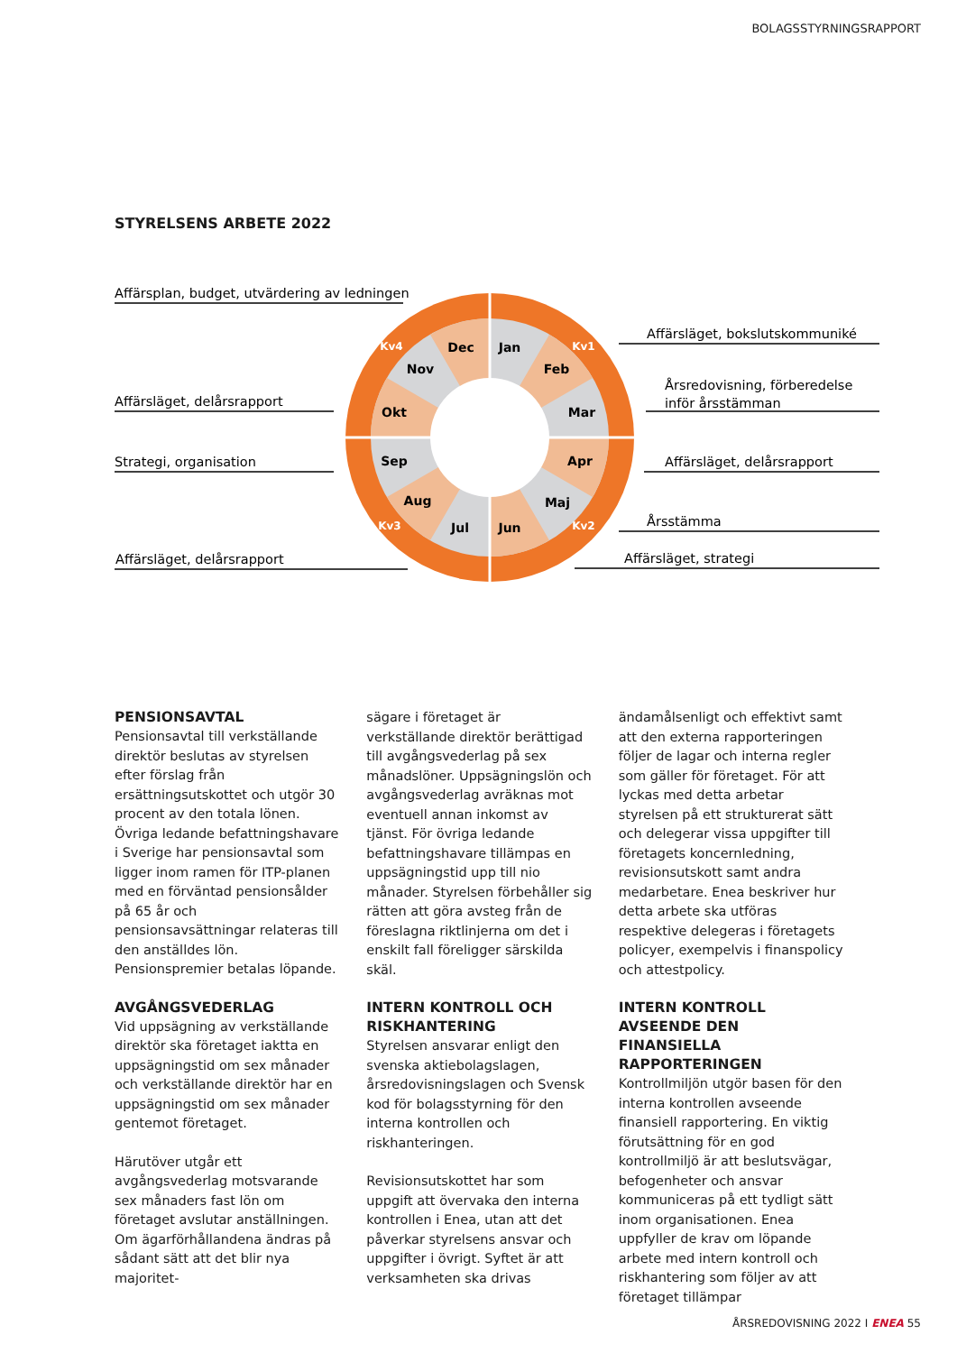BOLAGSSTYRNINGSRAPPORT
STYRELSENS ARBETE 2022
Jan
Feb
Mar
Apr
Maj
Jun
Jul
Aug
Sep
Okt
Nov
Dec
Kv1
Kv2
Kv3
Kv4
Affärsplan, budget, utvärdering av ledningen
Affärsläget, delårsrapport
Strategi, organisation
Affärsläget, delårsrapport
Affärsläget, bokslutskommuniké
Årsredovisning, förberedelse
inför årsstämman
Affärsläget, delårsrapport
Årsstämma
Affärsläget, strategi
PENSIONSAVTAL
Pensionsavtal till verkställande direktör beslutas av styrelsen efter förslag från ersättningsutskottet och utgör 30 procent av den totala lönen. Övriga ledande befattningshavare i Sverige har pensionsavtal som ligger inom ramen för ITP-planen med en förväntad pensionsålder på 65 år och pensionsavsättningar relateras till den anställdes lön. Pensionspremier betalas löpande.
AVGÅNGSVEDERLAG
Vid uppsägning av verkställande direktör ska företaget iaktta en uppsägningstid om sex månader och verkställande direktör har en uppsägningstid om sex månader gentemot företaget.
Härutöver utgår ett avgångsvederlag motsvarande sex månaders fast lön om företaget avslutar anställningen. Om ägarförhållandena ändras på sådant sätt att det blir nya majoritet-
sägare i företaget är verkställande direktör berättigad till avgångsvederlag på sex månadslöner. Uppsägningslön och avgångsvederlag avräknas mot eventuell annan inkomst av tjänst. För övriga ledande befattningshavare tillämpas en uppsägningstid upp till nio månader. Styrelsen förbehåller sig rätten att göra avsteg från de föreslagna riktlinjerna om det i enskilt fall föreligger särskilda skäl.
INTERN KONTROLL OCH RISKHANTERING
Styrelsen ansvarar enligt den svenska aktiebolagslagen, årsredovisningslagen och Svensk kod för bolagsstyrning för den interna kontrollen och riskhanteringen.
Revisionsutskottet har som uppgift att övervaka den interna kontrollen i Enea, utan att det påverkar styrelsens ansvar och uppgifter i övrigt. Syftet är att verksamheten ska drivas
ändamålsenligt och effektivt samt att den externa rapporteringen följer de lagar och interna regler som gäller för företaget. För att lyckas med detta arbetar styrelsen på ett strukturerat sätt och delegerar vissa uppgifter till företagets koncernledning, revisionsutskott samt andra medarbetare. Enea beskriver hur detta arbete ska utföras respektive delegeras i företagets policyer, exempelvis i finanspolicy och attestpolicy.
INTERN KONTROLL AVSEENDE DEN FINANSIELLA RAPPORTERINGEN
Kontrollmiljön utgör basen för den interna kontrollen avseende finansiell rapportering. En viktig förutsättning för en god kontrollmiljö är att beslutsvägar, befogenheter och ansvar kommuniceras på ett tydligt sätt inom organisationen. Enea uppfyller de krav om löpande arbete med intern kontroll och riskhantering som följer av att företaget tillämpar
ÅRSREDOVISNING 2022 I ENEA 55